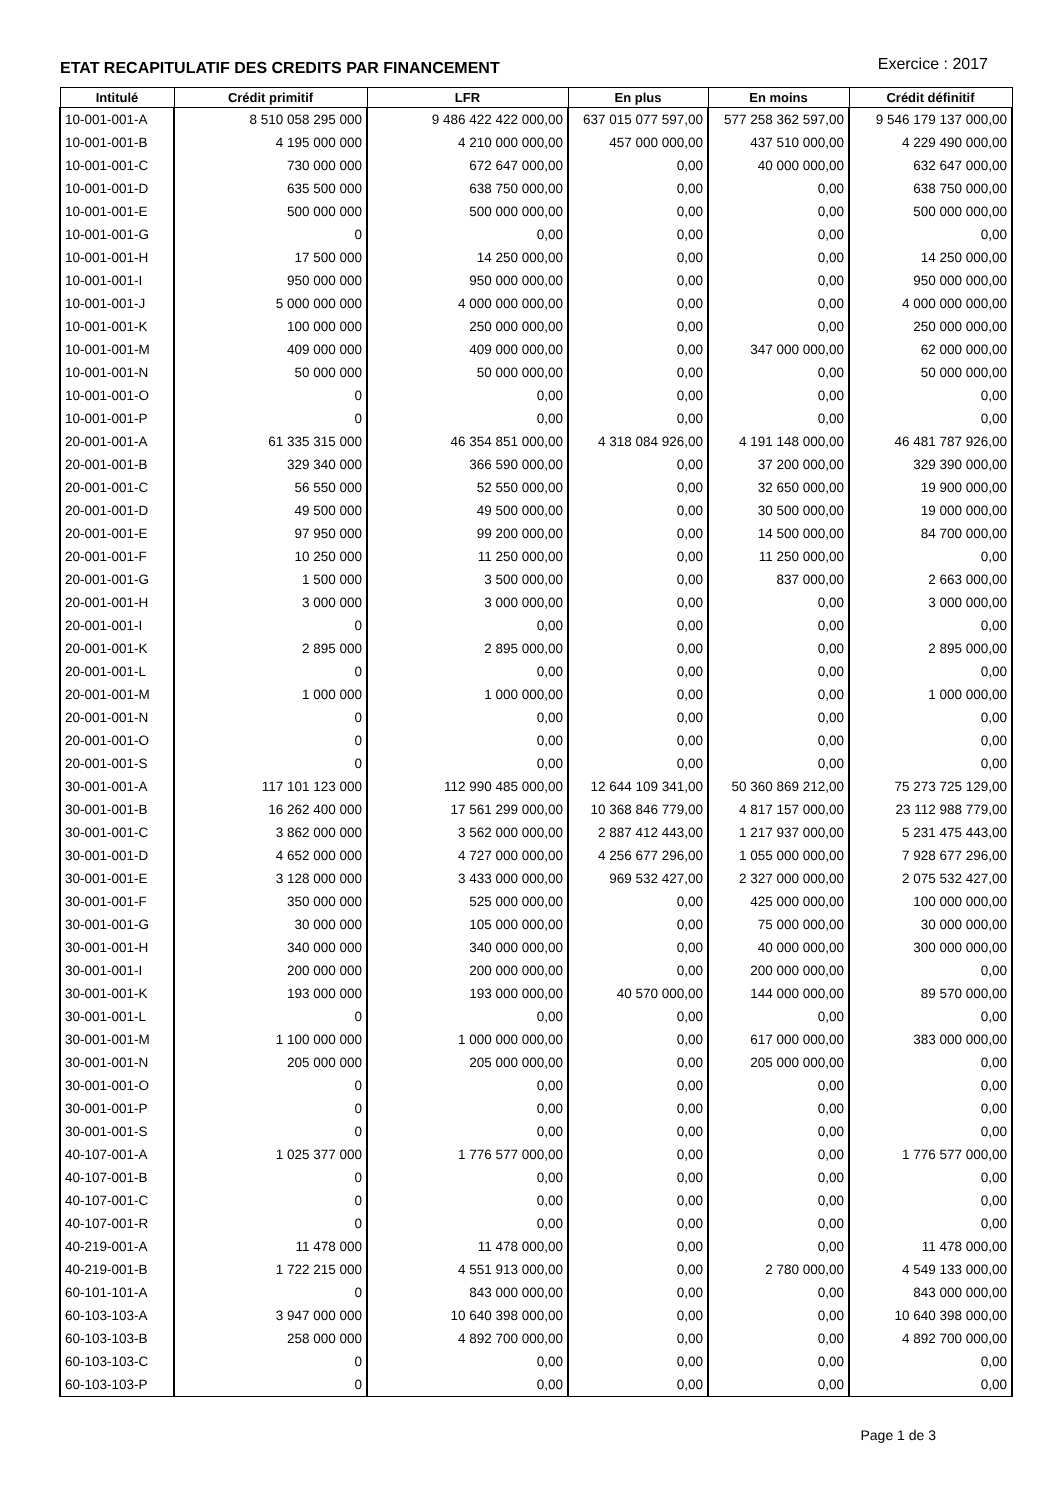ETAT RECAPITULATIF DES CREDITS PAR FINANCEMENT
Exercice : 2017
| Intitulé | Crédit primitif | LFR | En plus | En moins | Crédit définitif |
| --- | --- | --- | --- | --- | --- |
| 10-001-001-A | 8 510 058 295 000 | 9 486 422 422 000,00 | 637 015 077 597,00 | 577 258 362 597,00 | 9 546 179 137 000,00 |
| 10-001-001-B | 4 195 000 000 | 4 210 000 000,00 | 457 000 000,00 | 437 510 000,00 | 4 229 490 000,00 |
| 10-001-001-C | 730 000 000 | 672 647 000,00 | 0,00 | 40 000 000,00 | 632 647 000,00 |
| 10-001-001-D | 635 500 000 | 638 750 000,00 | 0,00 | 0,00 | 638 750 000,00 |
| 10-001-001-E | 500 000 000 | 500 000 000,00 | 0,00 | 0,00 | 500 000 000,00 |
| 10-001-001-G | 0 | 0,00 | 0,00 | 0,00 | 0,00 |
| 10-001-001-H | 17 500 000 | 14 250 000,00 | 0,00 | 0,00 | 14 250 000,00 |
| 10-001-001-I | 950 000 000 | 950 000 000,00 | 0,00 | 0,00 | 950 000 000,00 |
| 10-001-001-J | 5 000 000 000 | 4 000 000 000,00 | 0,00 | 0,00 | 4 000 000 000,00 |
| 10-001-001-K | 100 000 000 | 250 000 000,00 | 0,00 | 0,00 | 250 000 000,00 |
| 10-001-001-M | 409 000 000 | 409 000 000,00 | 0,00 | 347 000 000,00 | 62 000 000,00 |
| 10-001-001-N | 50 000 000 | 50 000 000,00 | 0,00 | 0,00 | 50 000 000,00 |
| 10-001-001-O | 0 | 0,00 | 0,00 | 0,00 | 0,00 |
| 10-001-001-P | 0 | 0,00 | 0,00 | 0,00 | 0,00 |
| 20-001-001-A | 61 335 315 000 | 46 354 851 000,00 | 4 318 084 926,00 | 4 191 148 000,00 | 46 481 787 926,00 |
| 20-001-001-B | 329 340 000 | 366 590 000,00 | 0,00 | 37 200 000,00 | 329 390 000,00 |
| 20-001-001-C | 56 550 000 | 52 550 000,00 | 0,00 | 32 650 000,00 | 19 900 000,00 |
| 20-001-001-D | 49 500 000 | 49 500 000,00 | 0,00 | 30 500 000,00 | 19 000 000,00 |
| 20-001-001-E | 97 950 000 | 99 200 000,00 | 0,00 | 14 500 000,00 | 84 700 000,00 |
| 20-001-001-F | 10 250 000 | 11 250 000,00 | 0,00 | 11 250 000,00 | 0,00 |
| 20-001-001-G | 1 500 000 | 3 500 000,00 | 0,00 | 837 000,00 | 2 663 000,00 |
| 20-001-001-H | 3 000 000 | 3 000 000,00 | 0,00 | 0,00 | 3 000 000,00 |
| 20-001-001-I | 0 | 0,00 | 0,00 | 0,00 | 0,00 |
| 20-001-001-K | 2 895 000 | 2 895 000,00 | 0,00 | 0,00 | 2 895 000,00 |
| 20-001-001-L | 0 | 0,00 | 0,00 | 0,00 | 0,00 |
| 20-001-001-M | 1 000 000 | 1 000 000,00 | 0,00 | 0,00 | 1 000 000,00 |
| 20-001-001-N | 0 | 0,00 | 0,00 | 0,00 | 0,00 |
| 20-001-001-O | 0 | 0,00 | 0,00 | 0,00 | 0,00 |
| 20-001-001-S | 0 | 0,00 | 0,00 | 0,00 | 0,00 |
| 30-001-001-A | 117 101 123 000 | 112 990 485 000,00 | 12 644 109 341,00 | 50 360 869 212,00 | 75 273 725 129,00 |
| 30-001-001-B | 16 262 400 000 | 17 561 299 000,00 | 10 368 846 779,00 | 4 817 157 000,00 | 23 112 988 779,00 |
| 30-001-001-C | 3 862 000 000 | 3 562 000 000,00 | 2 887 412 443,00 | 1 217 937 000,00 | 5 231 475 443,00 |
| 30-001-001-D | 4 652 000 000 | 4 727 000 000,00 | 4 256 677 296,00 | 1 055 000 000,00 | 7 928 677 296,00 |
| 30-001-001-E | 3 128 000 000 | 3 433 000 000,00 | 969 532 427,00 | 2 327 000 000,00 | 2 075 532 427,00 |
| 30-001-001-F | 350 000 000 | 525 000 000,00 | 0,00 | 425 000 000,00 | 100 000 000,00 |
| 30-001-001-G | 30 000 000 | 105 000 000,00 | 0,00 | 75 000 000,00 | 30 000 000,00 |
| 30-001-001-H | 340 000 000 | 340 000 000,00 | 0,00 | 40 000 000,00 | 300 000 000,00 |
| 30-001-001-I | 200 000 000 | 200 000 000,00 | 0,00 | 200 000 000,00 | 0,00 |
| 30-001-001-K | 193 000 000 | 193 000 000,00 | 40 570 000,00 | 144 000 000,00 | 89 570 000,00 |
| 30-001-001-L | 0 | 0,00 | 0,00 | 0,00 | 0,00 |
| 30-001-001-M | 1 100 000 000 | 1 000 000 000,00 | 0,00 | 617 000 000,00 | 383 000 000,00 |
| 30-001-001-N | 205 000 000 | 205 000 000,00 | 0,00 | 205 000 000,00 | 0,00 |
| 30-001-001-O | 0 | 0,00 | 0,00 | 0,00 | 0,00 |
| 30-001-001-P | 0 | 0,00 | 0,00 | 0,00 | 0,00 |
| 30-001-001-S | 0 | 0,00 | 0,00 | 0,00 | 0,00 |
| 40-107-001-A | 1 025 377 000 | 1 776 577 000,00 | 0,00 | 0,00 | 1 776 577 000,00 |
| 40-107-001-B | 0 | 0,00 | 0,00 | 0,00 | 0,00 |
| 40-107-001-C | 0 | 0,00 | 0,00 | 0,00 | 0,00 |
| 40-107-001-R | 0 | 0,00 | 0,00 | 0,00 | 0,00 |
| 40-219-001-A | 11 478 000 | 11 478 000,00 | 0,00 | 0,00 | 11 478 000,00 |
| 40-219-001-B | 1 722 215 000 | 4 551 913 000,00 | 0,00 | 2 780 000,00 | 4 549 133 000,00 |
| 60-101-101-A | 0 | 843 000 000,00 | 0,00 | 0,00 | 843 000 000,00 |
| 60-103-103-A | 3 947 000 000 | 10 640 398 000,00 | 0,00 | 0,00 | 10 640 398 000,00 |
| 60-103-103-B | 258 000 000 | 4 892 700 000,00 | 0,00 | 0,00 | 4 892 700 000,00 |
| 60-103-103-C | 0 | 0,00 | 0,00 | 0,00 | 0,00 |
| 60-103-103-P | 0 | 0,00 | 0,00 | 0,00 | 0,00 |
Page 1 de 3